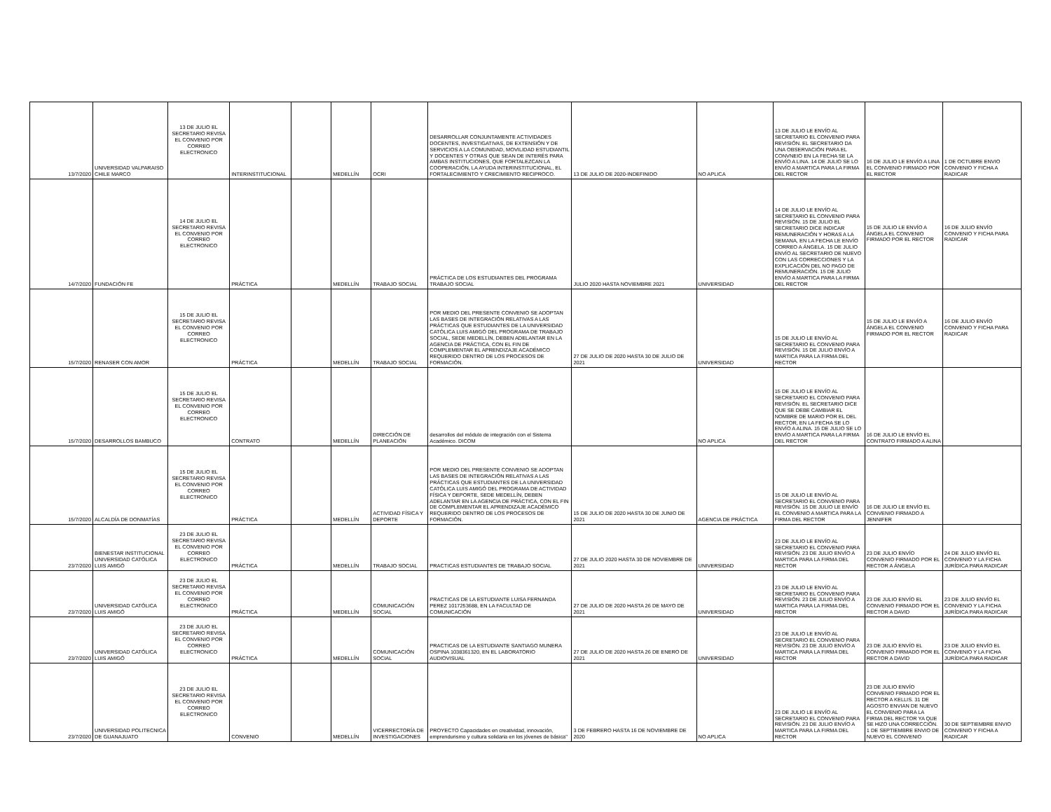| 13/7/2020 | UNIVERSIDAD VALPARAISO CHILE MARCO | 13 DE JULIO EL SECRETARIO REVISA EL CONVENIO POR CORREO ELECTRONICO | INTERINSTITUCIONAL | | MEDELLÍN | OCRI | DESARROLLAR CONJUNTAMENTE ACTIVIDADES DOCENTES, INVESTIGATIVAS, DE EXTENSIÓN Y DE SERVICIOS A LA COMUNIDAD, MOVILIDAD ESTUDIANTIL Y DOCENTES Y OTRAS QUE SEAN DE INTERÉS PARA AMBAS INSTITUCIONES, QUE FORTALEZCAN LA COOPERACIÓN, LA AYUDA INTERINSTITUCIONAL, EL FORTALECIMIENTO Y CRECIMIENTO RECIPROCO. | 13 DE JULIO DE 2020-INDEFINIDO | NO APLICA | 13 DE JULIO LE ENVÍO AL SECRETARIO EL CONVENIO PARA REVISIÓN. EL SECRETARIO DA UNA OBSERVACIÓN PARA EL CONVNEIO EN LA FECHA SE LA ENVÍO A LINA. 14 DE JULIO SE LO ENVÍO A MARTICA PARA LA FIRMA DEL RECTOR | 16 DE JULIO LE ENVÍO A LINA EL CONVENIO FIRMADO POR EL RECTOR | 1 DE OCTUBRE ENVIO CONVENIO Y FICHA A RADICAR |
| 14/7/2020 | FUNDACIÓN FE | 14 DE JULIO EL SECRETARIO REVISA EL CONVENIO POR CORREO ELECTRONICO | PRÁCTICA | | MEDELLÍN | TRABAJO SOCIAL | PRÁCTICA DE LOS ESTUDIANTES DEL PROGRAMA TRABAJO SOCIAL | JULIO 2020 HASTA NOVIEMBRE 2021 | UNIVERSIDAD | 14 DE JULIO LE ENVÍO AL SECRETARIO EL CONVENIO PARA REVISIÓN. 15 DE JULIO EL SECRETARIO DICE INDICAR REMUNERACIÓN Y HORAS A LA SEMANA, EN LA FECHA LE ENVÍO CORREO A ÁNGELA. 15 DE JULIO ENVÍO AL SECRETARIO DE NUEVO CON LAS CORRECCIONES Y LA EXPLICACIÓN DEL NO PAGO DE REMUNERACIÓN. 15 DE JULIO ENVÍO A MARTICA PARA LA FIRMA DEL RECTOR | 15 DE JULIO LE ENVÍO A ÁNGELA EL CONVENIO FIRMADO POR EL RECTOR | 16 DE JULIO ENVÍO CONVENIO Y FICHA PARA RADICAR |
| 15/7/2020 | RENASER CON AMOR | 15 DE JULIO EL SECRETARIO REVISA EL CONVENIO POR CORREO ELECTRONICO | PRÁCTICA | | MEDELLÍN | TRABAJO SOCIAL | POR MEDIO DEL PRESENTE CONVENIO SE ADOPTAN LAS BASES DE INTEGRACIÓN RELATIVAS A LAS PRÁCTICAS QUE ESTUDIANTES DE LA UNIVERSIDAD CATÓLICA LUIS AMIGÓ DEL PROGRAMA DE TRABAJO SOCIAL, SEDE MEDELLÍN, DEBEN ADELANTAR EN LA AGENCIA DE PRÁCTICA, CON EL FIN DE COMPLEMENTAR EL APRENDIZAJE ACADÉMICO REQUERIDO DENTRO DE LOS PROCESOS DE FORMACIÓN. | 27 DE JULIO DE 2020 HASTA 30 DE JULIO DE 2021 | UNIVERSIDAD | 15 DE JULIO LE ENVÍO AL SECRETARIO EL CONVENIO PARA REVISIÓN. 15 DE JULIO ENVÍO A MARTICA PARA LA FIRMA DEL RECTOR | 15 DE JULIO LE ENVÍO A ÁNGELA EL CONVENIO FIRMADO POR EL RECTOR | 16 DE JULIO ENVÍO CONVENIO Y FICHA PARA RADICAR |
| 15/7/2020 | DESARROLLOS BAMBUCO | 15 DE JULIO EL SECRETARIO REVISA EL CONVENIO POR CORREO ELECTRONICO | CONTRATO | | MEDELLÍN | DIRECCIÓN DE PLANEACIÓN | desarrollos del módulo de integración con el Sistema Académico. DICOM | | NO APLICA | 15 DE JULIO LE ENVÍO AL SECRETARIO EL CONVENIO PARA REVISIÓN. EL SECRETARIO DICE QUE SE DEBE CAMBIAR EL NOMBRE DE MARIO POR EL DEL RECTOR, EN LA FECHA SE LO ENVÍO A ALINA. 15 DE JULIO SE LO ENVÍO A MARTICA PARA LA FIRMA DEL RECTOR | 16 DE JULIO LE ENVÍO EL CONTRATO FIRMADO A ALINA | |
| 15/7/2020 | ALCALDÍA DE DONMATÍAS | 15 DE JULIO EL SECRETARIO REVISA EL CONVENIO POR CORREO ELECTRONICO | PRÁCTICA | | MEDELLÍN | ACTIVIDAD FÍSICA Y DEPORTE | POR MEDIO DEL PRESENTE CONVENIO SE ADOPTAN LAS BASES DE INTEGRACIÓN RELATIVAS A LAS PRÁCTICAS QUE ESTUDIANTES DE LA UNIVERSIDAD CATÓLICA LUIS AMIGÓ DEL PROGRAMA DE ACTIVIDAD FÍSICA Y DEPORTE, SEDE MEDELLÍN, DEBEN ADELANTAR EN LA AGENCIA DE PRÁCTICA, CON EL FIN DE COMPLEMENTAR EL APRENDIZAJE ACADÉMICO REQUERIDO DENTRO DE LOS PROCESOS DE FORMACIÓN. | 15 DE JULIO DE 2020 HASTA 30 DE JUNIO DE 2021 | AGENCIA DE PRÁCTICA | 15 DE JULIO LE ENVÍO AL SECRETARIO EL CONVENIO PARA REVISIÓN. 15 DE JULIO LE ENVÍO EL CONVENIO A MARTICA PARA LA FIRMA DEL RECTOR | 16 DE JULIO LE ENVÍO EL CONVENIO FIRMADO A JENNIFER | |
| 23/7/2020 | BIENESTAR INSTITUCIONAL UNIVERSIDAD CATÓLICA LUIS AMIGÓ | 23 DE JULIO EL SECRETARIO REVISA EL CONVENIO POR CORREO ELECTRONICO | PRÁCTICA | | MEDELLÍN | TRABAJO SOCIAL | PRACTICAS ESTUDIANTES DE TRABAJO SOCIAL | 27 DE JULIO 2020 HASTA 30 DE NOVIEMBRE DE 2021 | UNIVERSIDAD | 23 DE JULIO LE ENVÍO AL SECRETARIO EL CONVENIO PARA REVISIÓN. 23 DE JULIO ENVÍO A MARTICA PARA LA FIRMA DEL RECTOR | 23 DE JULIO ENVÍO CONVENIO FIRMADO POR EL RECTOR A ÁNGELA | 24 DE JULIO ENVÍO EL CONVENIO Y LA FICHA JURÍDICA PARA RADICAR |
| 23/7/2020 | UNIVERSIDAD CATÓLICA LUIS AMIGÓ | 23 DE JULIO EL SECRETARIO REVISA EL CONVENIO POR CORREO ELECTRONICO | PRÁCTICA | | MEDELLÍN | COMUNICACIÓN SOCIAL | PRACTICAS DE LA ESTUDIANTE LUISA FERNANDA PEREZ 1017253688, EN LA FACULTAD DE COMUNICACIÓN | 27 DE JULIO DE 2020 HASTA 26 DE MAYO DE 2021 | UNIVERSIDAD | 23 DE JULIO LE ENVÍO AL SECRETARIO EL CONVENIO PARA REVISIÓN. 23 DE JULIO ENVÍO A MARTICA PARA LA FIRMA DEL RECTOR | 23 DE JULIO ENVÍO EL CONVENIO FIRMADO POR EL RECTOR A DAVID | 23 DE JULIO ENVÍO EL CONVENIO Y LA FICHA JURÍDICA PARA RADICAR |
| 23/7/2020 | UNIVERSIDAD CATÓLICA LUIS AMIGÓ | 23 DE JULIO EL SECRETARIO REVISA EL CONVENIO POR CORREO ELECTRONICO | PRÁCTICA | | MEDELLÍN | COMUNICACIÓN SOCIAL | PRACTICAS DE LA ESTUDIANTE SANTIAGO MUNERA OSPINA 1038361320, EN EL LABORATORIO AUDIOVISUAL | 27 DE JULIO DE 2020 HASTA 26 DE ENERO DE 2021 | UNIVERSIDAD | 23 DE JULIO LE ENVÍO AL SECRETARIO EL CONVENIO PARA REVISIÓN. 23 DE JULIO ENVÍO A MARTICA PARA LA FIRMA DEL RECTOR | 23 DE JULIO ENVÍO EL CONVENIO FIRMADO POR EL RECTOR A DAVID | 23 DE JULIO ENVÍO EL CONVENIO Y LA FICHA JURÍDICA PARA RADICAR |
| 23/7/2020 | UNIVERSIDAD POLITECNICA DE GUANAJUATO | 23 DE JULIO EL SECRETARIO REVISA EL CONVENIO POR CORREO ELECTRONICO | CONVENIO | | MEDELLÍN | VICERRECTORÍA DE INVESTIGACIONES | PROYECTO Capacidades en creatividad, innovación, emprendurismo y cultura solidaria en los jóvenes de básica" | 3 DE FEBRERO HASTA 16 DE NOVIEMBRE DE 2020 | NO APLICA | 23 DE JULIO LE ENVÍO AL SECRETARIO EL CONVENIO PARA REVISIÓN. 23 DE JULIO ENVÍO A MARTICA PARA LA FIRMA DEL RECTOR | 23 DE JULIO ENVÍO CONVENIO FIRMADO POR EL RECTOR A KELLIS. 31 DE AGOSTO ENVIAN DE NUEVO EL CONVENIO PARA LA FIRMA DEL RECTOR YA QUE SE HIZO UNA CORRECCIÓN. 1 DE SEPTIEMBRE ENVIO DE NUEVO EL CONVENIO | 30 DE SEPTIEMBRE ENVIO CONVENIO Y FICHA A RADICAR |